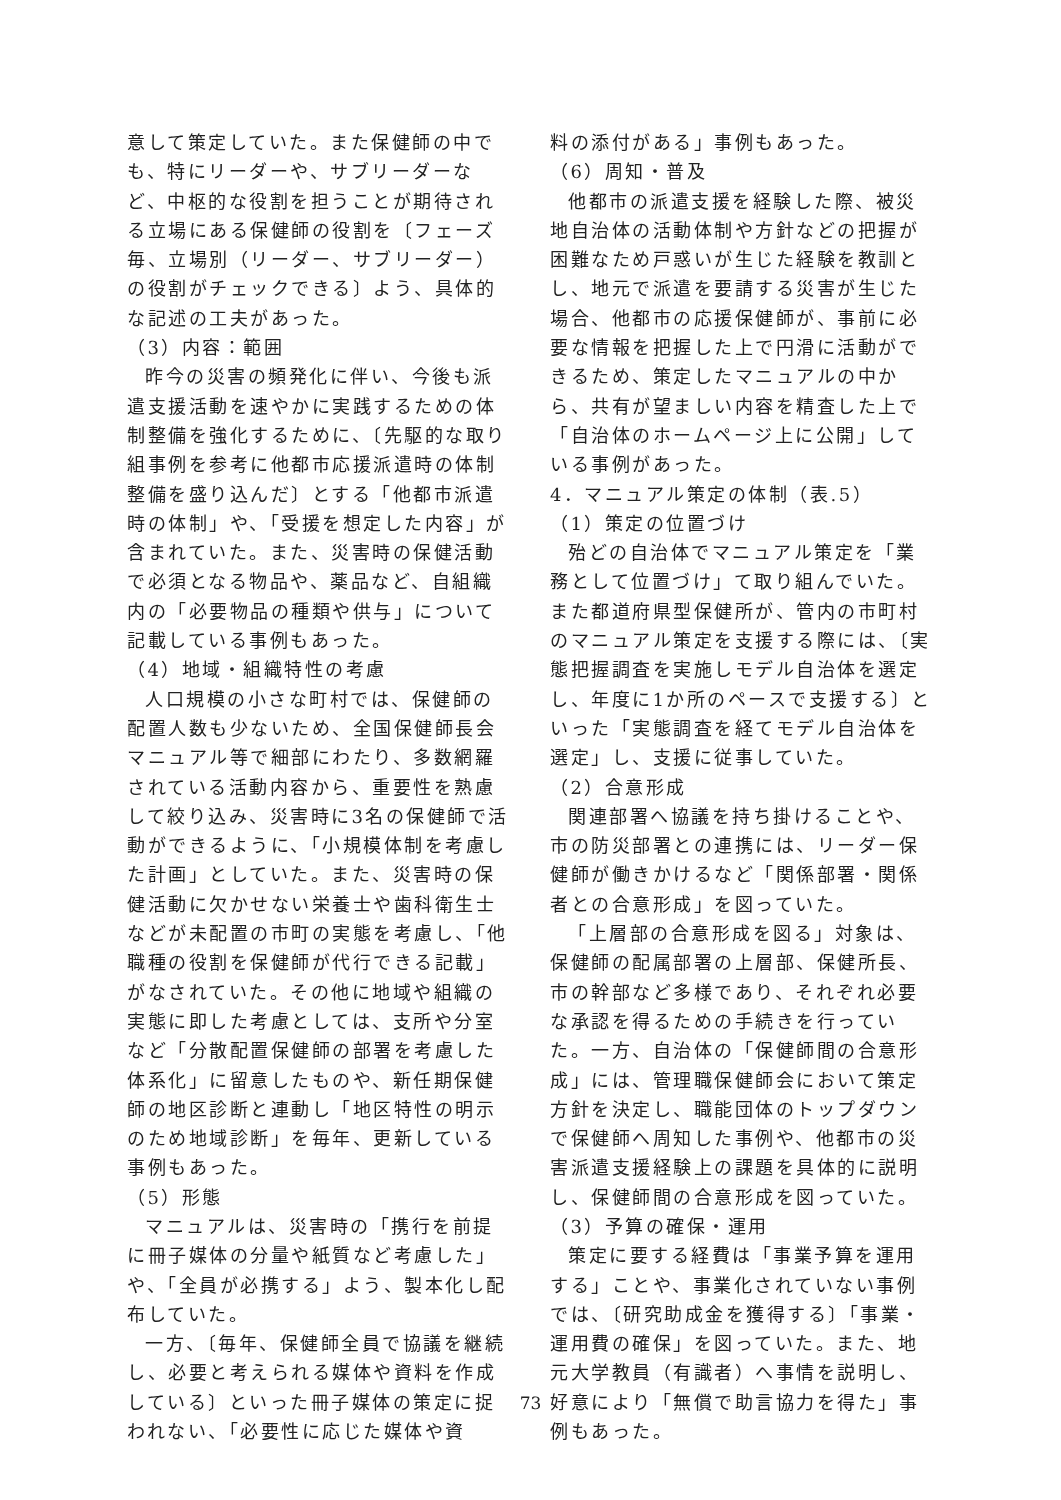意して策定していた。また保健師の中でも、特にリーダーや、サブリーダーなど、中枢的な役割を担うことが期待される立場にある保健師の役割を〔フェーズ毎、立場別（リーダー、サブリーダー）の役割がチェックできる〕よう、具体的な記述の工夫があった。
（3）内容：範囲
昨今の災害の頻発化に伴い、今後も派遣支援活動を速やかに実践するための体制整備を強化するために、〔先駆的な取り組事例を参考に他都市応援派遣時の体制整備を盛り込んだ〕とする「他都市派遣時の体制」や、「受援を想定した内容」が含まれていた。また、災害時の保健活動で必須となる物品や、薬品など、自組織内の「必要物品の種類や供与」について記載している事例もあった。
（4）地域・組織特性の考慮
人口規模の小さな町村では、保健師の配置人数も少ないため、全国保健師長会マニュアル等で細部にわたり、多数網羅されている活動内容から、重要性を熟慮して絞り込み、災害時に3名の保健師で活動ができるように、「小規模体制を考慮した計画」としていた。また、災害時の保健活動に欠かせない栄養士や歯科衛生士などが未配置の市町の実態を考慮し、「他職種の役割を保健師が代行できる記載」がなされていた。その他に地域や組織の実態に即した考慮としては、支所や分室など「分散配置保健師の部署を考慮した体系化」に留意したものや、新任期保健師の地区診断と連動し「地区特性の明示のため地域診断」を毎年、更新している事例もあった。
（5）形態
マニュアルは、災害時の「携行を前提に冊子媒体の分量や紙質など考慮した」や、「全員が必携する」よう、製本化し配布していた。
一方、〔毎年、保健師全員で協議を継続し、必要と考えられる媒体や資料を作成している〕といった冊子媒体の策定に捉われない、「必要性に応じた媒体や資
料の添付がある」事例もあった。
（6）周知・普及
他都市の派遣支援を経験した際、被災地自治体の活動体制や方針などの把握が困難なため戸惑いが生じた経験を教訓とし、地元で派遣を要請する災害が生じた場合、他都市の応援保健師が、事前に必要な情報を把握した上で円滑に活動ができるため、策定したマニュアルの中から、共有が望ましい内容を精査した上で「自治体のホームページ上に公開」している事例があった。
4．マニュアル策定の体制（表.5）
（1）策定の位置づけ
殆どの自治体でマニュアル策定を「業務として位置づけ」て取り組んでいた。また都道府県型保健所が、管内の市町村のマニュアル策定を支援する際には、〔実態把握調査を実施しモデル自治体を選定し、年度に1か所のペースで支援する〕といった「実態調査を経てモデル自治体を選定」し、支援に従事していた。
（2）合意形成
関連部署へ協議を持ち掛けることや、市の防災部署との連携には、リーダー保健師が働きかけるなど「関係部署・関係者との合意形成」を図っていた。
「上層部の合意形成を図る」対象は、保健師の配属部署の上層部、保健所長、市の幹部など多様であり、それぞれ必要な承認を得るための手続きを行っていた。一方、自治体の「保健師間の合意形成」には、管理職保健師会において策定方針を決定し、職能団体のトップダウンで保健師へ周知した事例や、他都市の災害派遣支援経験上の課題を具体的に説明し、保健師間の合意形成を図っていた。
（3）予算の確保・運用
策定に要する経費は「事業予算を運用する」ことや、事業化されていない事例では、〔研究助成金を獲得する〕「事業・運用費の確保」を図っていた。また、地元大学教員（有識者）へ事情を説明し、好意により「無償で助言協力を得た」事例もあった。
73